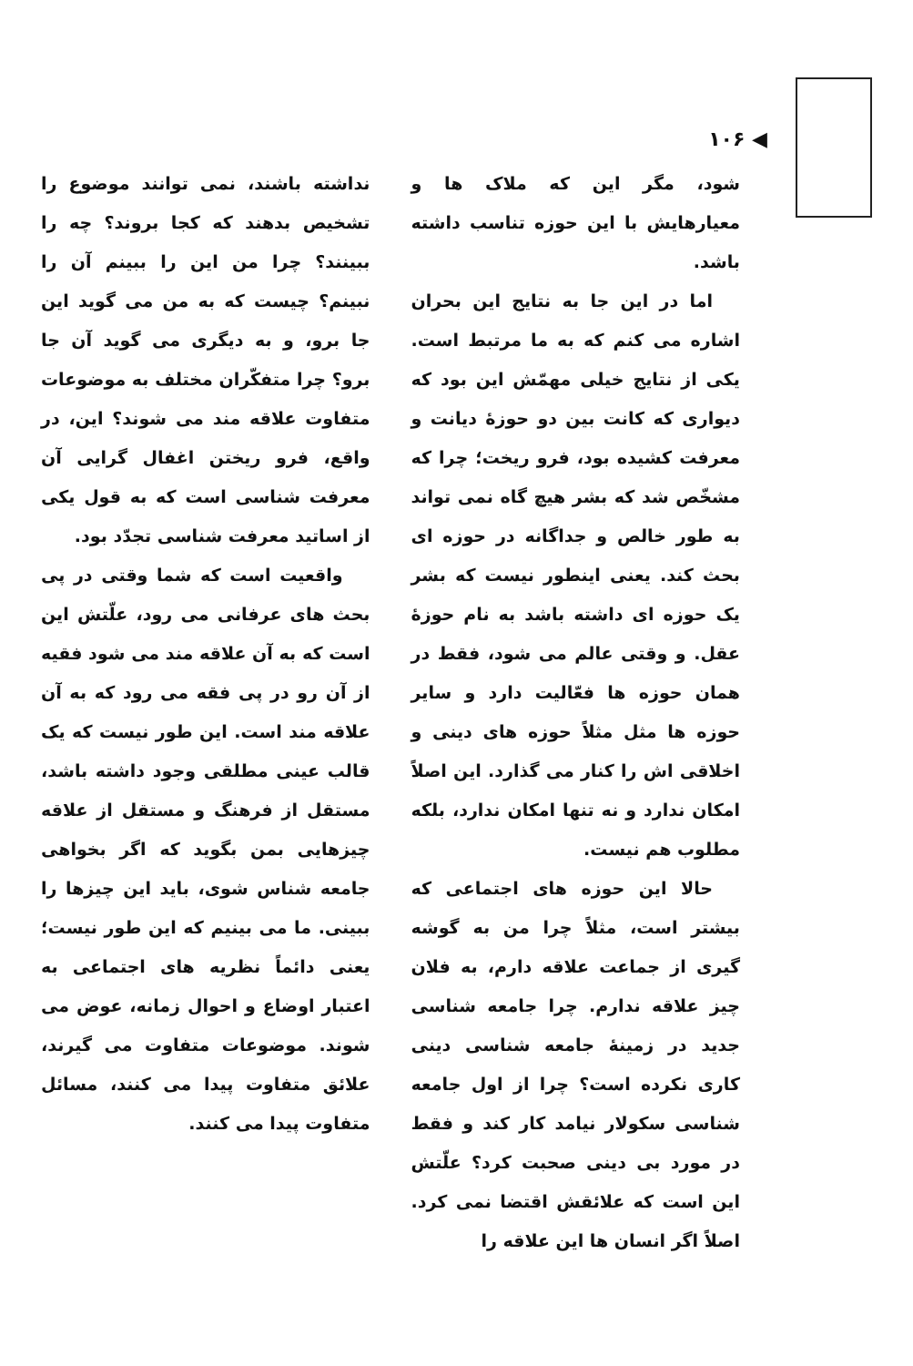◀ ۱۰۶
شود، مگر این که ملاک ها و معیارهایش با این حوزه تناسب داشته باشد.
اما در این جا به نتایج این بحران اشاره می کنم که به ما مرتبط است. یکی از نتایج خیلی مهمّش این بود که دیواری که کانت بین دو حوزهٔ دیانت و معرفت کشیده بود، فرو ریخت؛ چرا که مشخّص شد که بشر هیچ گاه نمی تواند به طور خالص و جداگانه در حوزه ای بحث کند. یعنی اینطور نیست که بشر یک حوزه ای داشته باشد به نام حوزهٔ عقل. و وقتی عالم می شود، فقط در همان حوزه ها فعّالیت دارد و سایر حوزه ها مثل مثلاً حوزه های دینی و اخلاقی اش را کنار می گذارد. این اصلاً امکان ندارد و نه تنها امکان ندارد، بلکه مطلوب هم نیست.
حالا این حوزه های اجتماعی که بیشتر است، مثلاً چرا من به گوشه گیری از جماعت علاقه دارم، به فلان چیز علاقه ندارم. چرا جامعه شناسی جدید در زمینهٔ جامعه شناسی دینی کاری نکرده است؟ چرا از اول جامعه شناسی سکولار نیامد کار کند و فقط در مورد بی دینی صحبت کرد؟ علّتش این است که علائقش اقتضا نمی کرد. اصلاً اگر انسان ها این علاقه را
نداشته باشند، نمی توانند موضوع را تشخیص بدهند که کجا بروند؟ چه را ببینند؟ چرا من این را ببینم آن را نبینم؟ چیست که به من می گوید این جا برو، و به دیگری می گوید آن جا برو؟ چرا متفکّران مختلف به موضوعات متفاوت علاقه مند می شوند؟ این، در واقع، فرو ریختن اغفال گرایی آن معرفت شناسی است که به قول یکی از اساتید معرفت شناسی تجدّد بود.
واقعیت است که شما وقتی در پی بحث های عرفانی می رود، علّتش این است که به آن علاقه مند می شود فقیه از آن رو در پی فقه می رود که به آن علاقه مند است. این طور نیست که یک قالب عینی مطلقی وجود داشته باشد، مستقل از فرهنگ و مستقل از علاقه چیزهایی بمن بگوید که اگر بخواهی جامعه شناس شوی، باید این چیزها را ببینی. ما می بینیم که این طور نیست؛ یعنی دائماً نظریه های اجتماعی به اعتبار اوضاع و احوال زمانه، عوض می شوند. موضوعات متفاوت می گیرند، علائق متفاوت پیدا می کنند، مسائل متفاوت پیدا می کنند.